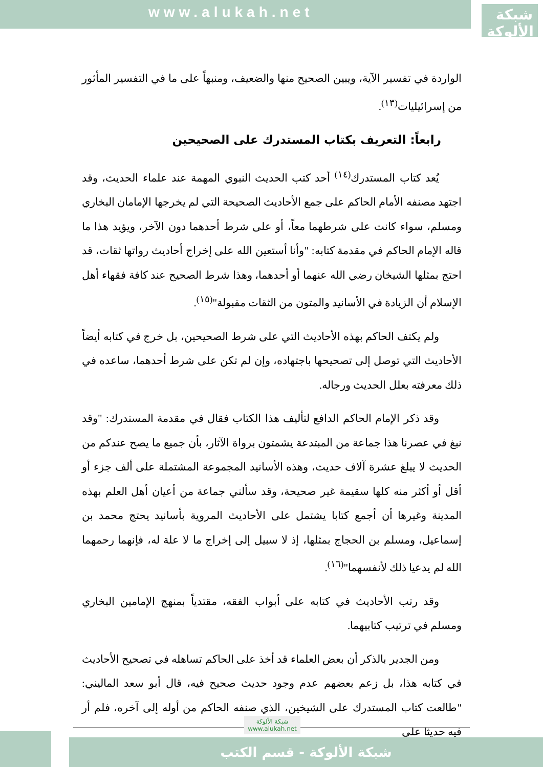www.alukah.net
شبكة الألوكة
الواردة في تفسير الآية، ويبين الصحيح منها والضعيف، ومنبهاً على ما في التفسير المأثور من إسرائيليات<sup>(١٣)</sup>.
رابعاً: التعريف بكتاب المستدرك على الصحيحين
يُعد كتاب المستدرك<sup>(١٤)</sup> أحد كتب الحديث النبوي المهمة عند علماء الحديث، وقد اجتهد مصنفه الأمام الحاكم على جمع الأحاديث الصحيحة التي لم يخرجها الإمامان البخاري ومسلم، سواء كانت على شرطهما معاً، أو على شرط أحدهما دون الآخر، ويؤيد هذا ما قاله الإمام الحاكم في مقدمة كتابه: "وأنا أستعين الله على إخراج أحاديث رواتها ثقات، قد احتج بمثلها الشيخان رضي الله عنهما أو أحدهما، وهذا شرط الصحيح عند كافة فقهاء أهل الإسلام أن الزيادة في الأسانيد والمتون من الثقات مقبولة"<sup>(١٥)</sup>.
ولم يكتف الحاكم بهذه الأحاديث التي على شرط الصحيحين، بل خرج في كتابه أيضاً الأحاديث التي توصل إلى تصحيحها باجتهاده، وإن لم تكن على شرط أحدهما، ساعده في ذلك معرفته بعلل الحديث ورجاله.
وقد ذكر الإمام الحاكم الدافع لتأليف هذا الكتاب فقال في مقدمة المستدرك: "وقد نبغ في عصرنا هذا جماعة من المبتدعة يشمتون برواة الآثار، بأن جميع ما يصح عندكم من الحديث لا يبلغ عشرة آلاف حديث، وهذه الأسانيد المجموعة المشتملة على ألف جزء أو أقل أو أكثر منه كلها سقيمة غير صحيحة، وقد سألني جماعة من أعيان أهل العلم بهذه المدينة وغيرها أن أجمع كتابا يشتمل على الأحاديث المروية بأسانيد يحتج محمد بن إسماعيل، ومسلم بن الحجاج بمثلها، إذ لا سبيل إلى إخراج ما لا علة له، فإنهما رحمهما الله لم يدعيا ذلك لأنفسهما"<sup>(١٦)</sup>.
وقد رتب الأحاديث في كتابه على أبواب الفقه، مقتدياً بمنهج الإمامين البخاري ومسلم في ترتيب كتابيهما.
ومن الجدير بالذكر أن بعض العلماء قد أخذ على الحاكم تساهله في تصحيح الأحاديث في كتابه هذا، بل زعم بعضهم عدم وجود حديث صحيح فيه، قال أبو سعد الماليني: "طالعت كتاب المستدرك على الشيخين، الذي صنفه الحاكم من أوله إلى آخره، فلم أر فيه حديثا على
شبكة الألوكة - قسم الكتب
شبكة الألوكة
www.alukah.net